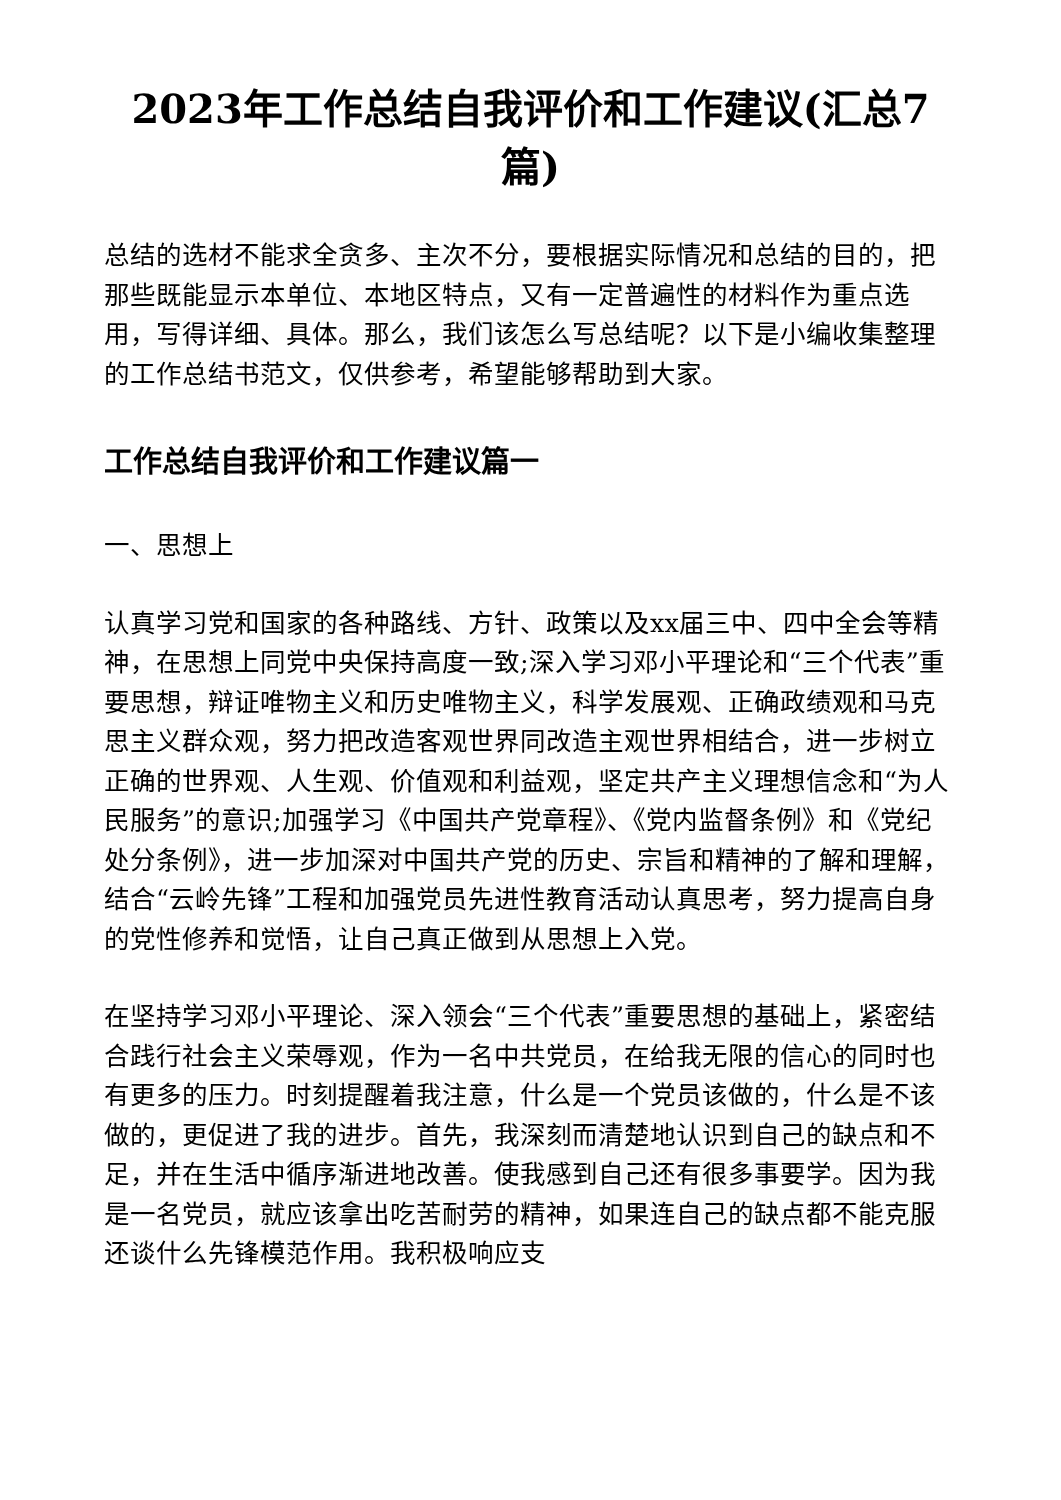2023年工作总结自我评价和工作建议(汇总7篇)
总结的选材不能求全贪多、主次不分，要根据实际情况和总结的目的，把那些既能显示本单位、本地区特点，又有一定普遍性的材料作为重点选用，写得详细、具体。那么，我们该怎么写总结呢？以下是小编收集整理的工作总结书范文，仅供参考，希望能够帮助到大家。
工作总结自我评价和工作建议篇一
一、思想上
认真学习党和国家的各种路线、方针、政策以及xx届三中、四中全会等精神，在思想上同党中央保持高度一致;深入学习邓小平理论和“三个代表”重要思想，辩证唯物主义和历史唯物主义，科学发展观、正确政绩观和马克思主义群众观，努力把改造客观世界同改造主观世界相结合，进一步树立正确的世界观、人生观、价值观和利益观，坚定共产主义理想信念和“为人民服务”的意识;加强学习《中国共产党章程》、《党内监督条例》和《党纪处分条例》，进一步加深对中国共产党的历史、宗旨和精神的了解和理解，结合“云岭先锋”工程和加强党员先进性教育活动认真思考，努力提高自身的党性修养和觉悟，让自己真正做到从思想上入党。
在坚持学习邓小平理论、深入领会“三个代表”重要思想的基础上，紧密结合践行社会主义荣辱观，作为一名中共党员，在给我无限的信心的同时也有更多的压力。时刻提醒着我注意，什么是一个党员该做的，什么是不该做的，更促进了我的进步。首先，我深刻而清楚地认识到自己的缺点和不足，并在生活中循序渐进地改善。使我感到自己还有很多事要学。因为我是一名党员，就应该拿出吃苦耐劳的精神，如果连自己的缺点都不能克服还谈什么先锋模范作用。我积极响应支